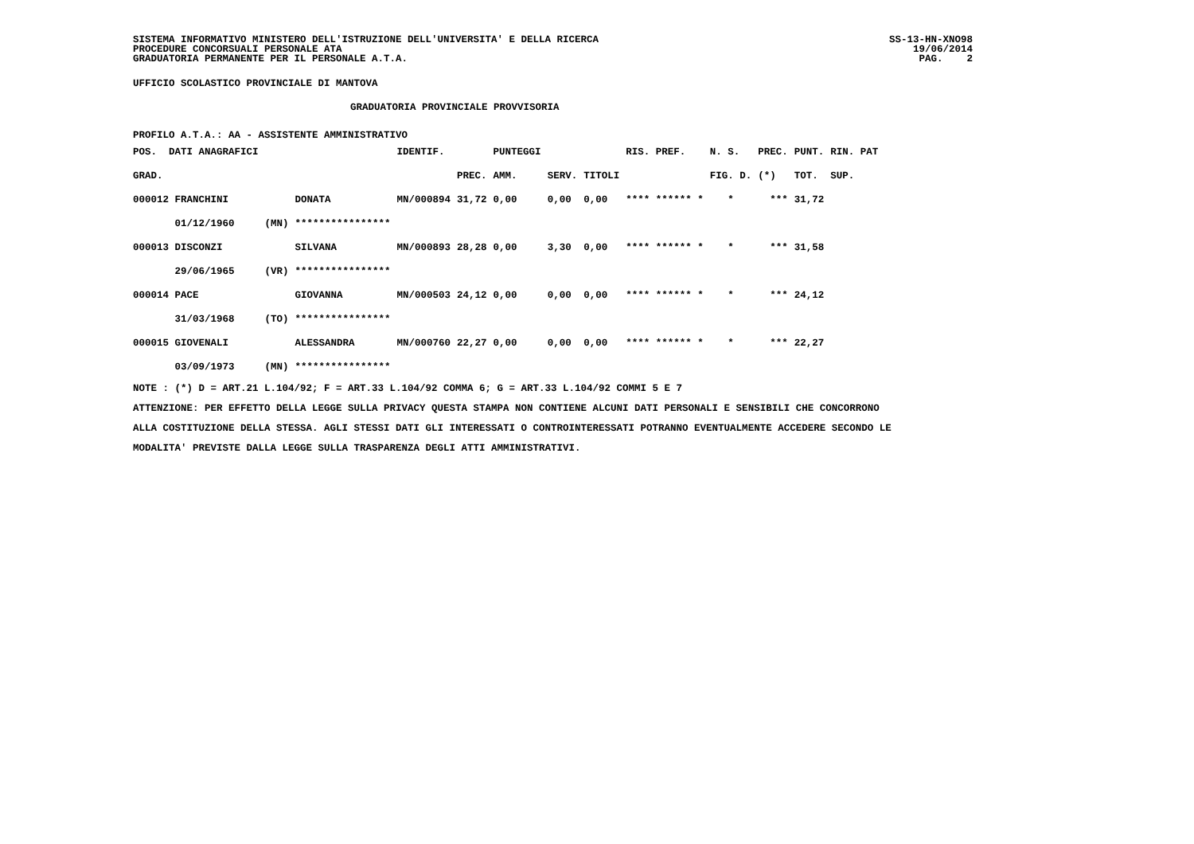SISTEMA INFORMATIVO MINISTERO DELL'ISTRUZIONE DELL'UNIVERSITA' E DELLA RICERCA
PROCEDURE CONCORSUALI PERSONALE ATA
GRADUATORIA PERMANENTE PER IL PERSONALE A.T.A.
SS-13-HN-XNO98
19/06/2014
PAG. 2
UFFICIO SCOLASTICO PROVINCIALE DI MANTOVA
GRADUATORIA PROVINCIALE PROVVISORIA
PROFILO A.T.A.: AA - ASSISTENTE AMMINISTRATIVO
| POS. DATI ANAGRAFICI | | | IDENTIF. | | PUNTEGGI | | | RIS. PREF. | N. S. | PREC. | PUNT. | RIN. PAT |
| --- | --- | --- | --- | --- | --- | --- | --- | --- | --- | --- | --- | --- |
| GRAD. | | | | PREC. | AMM. | SERV. | TITOLI | | FIG. D. | (*) | TOT. | SUP. |
| 000012 FRANCHINI | | DONATA | MN/000894 | 31,72 | 0,00 | 0,00 | 0,00 | **** ****** * | * | *** | 31,72 | |
| 01/12/1960 | (MN) | **************** | | | | | | | | | | |
| 000013 DISCONZI | | SILVANA | MN/000893 | 28,28 | 0,00 | 3,30 | 0,00 | **** ****** * | * | *** | 31,58 | |
| 29/06/1965 | (VR) | **************** | | | | | | | | | | |
| 000014 PACE | | GIOVANNA | MN/000503 | 24,12 | 0,00 | 0,00 | 0,00 | **** ****** * | * | *** | 24,12 | |
| 31/03/1968 | (TO) | **************** | | | | | | | | | | |
| 000015 GIOVENALI | | ALESSANDRA | MN/000760 | 22,27 | 0,00 | 0,00 | 0,00 | **** ****** * | * | *** | 22,27 | |
| 03/09/1973 | (MN) | **************** | | | | | | | | | | |
NOTE : (*) D = ART.21 L.104/92; F = ART.33 L.104/92 COMMA 6; G = ART.33 L.104/92 COMMI 5 E 7
ATTENZIONE: PER EFFETTO DELLA LEGGE SULLA PRIVACY QUESTA STAMPA NON CONTIENE ALCUNI DATI PERSONALI E SENSIBILI CHE CONCORRONO
ALLA COSTITUZIONE DELLA STESSA. AGLI STESSI DATI GLI INTERESSATI O CONTROINTERESSATI POTRANNO EVENTUALMENTE ACCEDERE SECONDO LE
MODALITA' PREVISTE DALLA LEGGE SULLA TRASPARENZA DEGLI ATTI AMMINISTRATIVI.